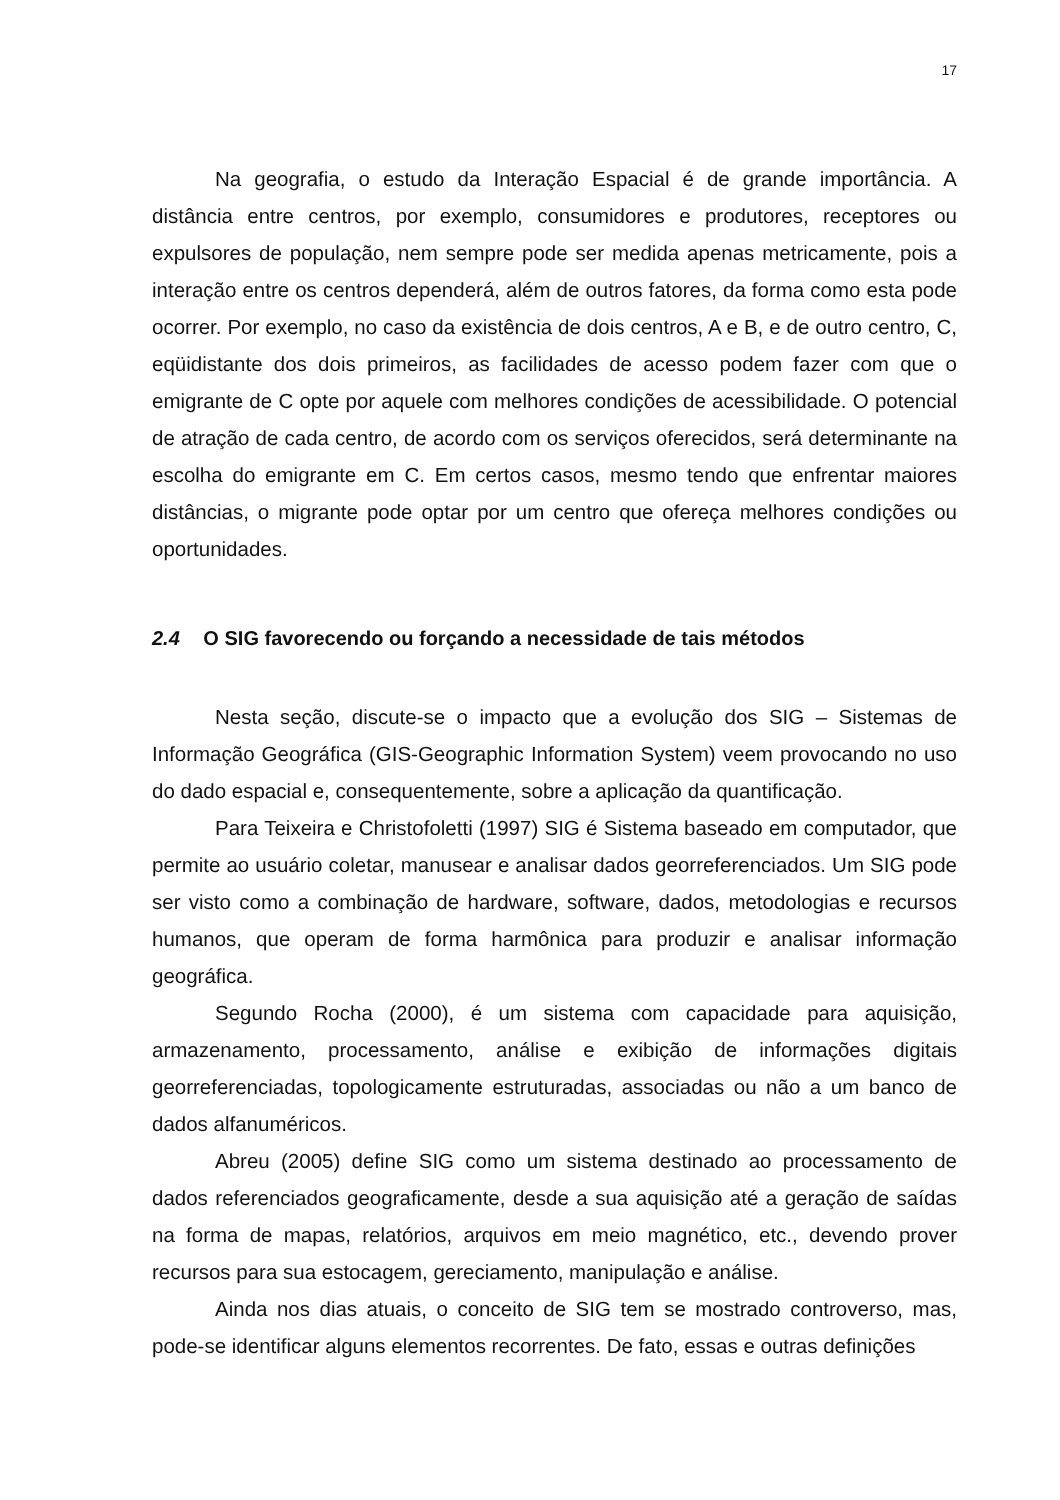17
Na geografia, o estudo da Interação Espacial é de grande importância. A distância entre centros, por exemplo, consumidores e produtores, receptores ou expulsores de população, nem sempre pode ser medida apenas metricamente, pois a interação entre os centros dependerá, além de outros fatores, da forma como esta pode ocorrer. Por exemplo, no caso da existência de dois centros, A e B, e de outro centro, C, eqüidistante dos dois primeiros, as facilidades de acesso podem fazer com que o emigrante de C opte por aquele com melhores condições de acessibilidade. O potencial de atração de cada centro, de acordo com os serviços oferecidos, será determinante na escolha do emigrante em C. Em certos casos, mesmo tendo que enfrentar maiores distâncias, o migrante pode optar por um centro que ofereça melhores condições ou oportunidades.
2.4 O SIG favorecendo ou forçando a necessidade de tais métodos
Nesta seção, discute-se o impacto que a evolução dos SIG – Sistemas de Informação Geográfica (GIS-Geographic Information System) veem provocando no uso do dado espacial e, consequentemente, sobre a aplicação da quantificação.
Para Teixeira e Christofoletti (1997) SIG é Sistema baseado em computador, que permite ao usuário coletar, manusear e analisar dados georreferenciados. Um SIG pode ser visto como a combinação de hardware, software, dados, metodologias e recursos humanos, que operam de forma harmônica para produzir e analisar informação geográfica.
Segundo Rocha (2000), é um sistema com capacidade para aquisição, armazenamento, processamento, análise e exibição de informações digitais georreferenciadas, topologicamente estruturadas, associadas ou não a um banco de dados alfanuméricos.
Abreu (2005) define SIG como um sistema destinado ao processamento de dados referenciados geograficamente, desde a sua aquisição até a geração de saídas na forma de mapas, relatórios, arquivos em meio magnético, etc., devendo prover recursos para sua estocagem, gereciamento, manipulação e análise.
Ainda nos dias atuais, o conceito de SIG tem se mostrado controverso, mas, pode-se identificar alguns elementos recorrentes. De fato, essas e outras definições